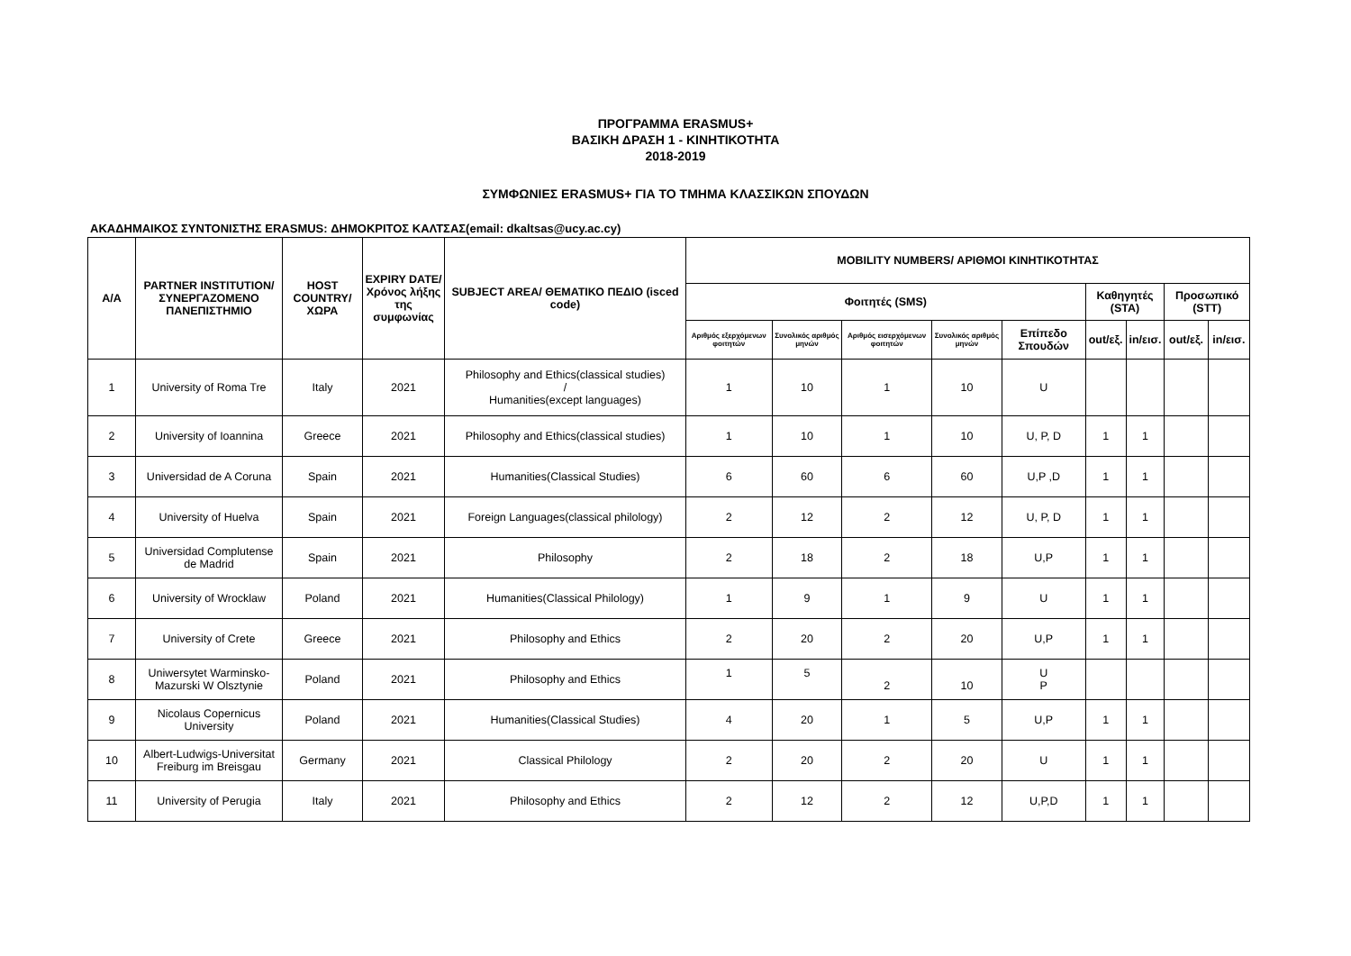ΠΡΟΓΡΑΜΜΑ ERASMUS+
ΒΑΣΙΚΗ ΔΡΑΣΗ 1 - ΚΙΝΗΤΙΚΟΤΗΤΑ
2018-2019
ΣΥΜΦΩΝΙΕΣ ERASMUS+ ΓΙΑ ΤΟ ΤΜΗΜΑ ΚΛΑΣΣΙΚΩΝ ΣΠΟΥΔΩΝ
ΑΚΑΔΗΜΑΙΚΟΣ ΣΥΝΤΟΝΙΣΤΗΣ ERASMUS: ΔΗΜΟΚΡΙΤΟΣ ΚΑΛΤΣΑΣ(email: dkaltsas@ucy.ac.cy)
| Α/Α | PARTNER INSTITUTION/ ΣΥΝΕΡΓΑΖΟΜΕΝΟ ΠΑΝΕΠΙΣΤΗΜΙΟ | HOST COUNTRY/ ΧΩΡΑ | EXPIRY DATE/ Χρόνος λήξης της συμφωνίας | SUBJECT AREA/ ΘΕΜΑΤΙΚΟ ΠΕΔΙΟ (isced code) | MOBILITY NUMBERS/ ΑΡΙΘΜΟΙ ΚΙΝΗΤΙΚΟΤΗΤΑΣ | | | | | | | | |
| --- | --- | --- | --- | --- | --- | --- | --- | --- | --- | --- | --- | --- | --- |
| | | | | | Φοιτητές (SMS) | | | | | Καθηγητές (STA) | | Προσωπικό (STT) | |
| | | | | | Αριθμός εξερχόμενων φοιτητών | Συνολικός αριθμός μηνών | Αριθμός εισερχόμενων φοιτητών | Συνολικός αριθμός μηνών | Επίπεδο Σπουδών | out/εξ. | in/εισ. | out/εξ. | in/εισ. |
| 1 | University of Roma Tre | Italy | 2021 | Philosophy and Ethics(classical studies) / Humanities(except languages) | 1 | 10 | 1 | 10 | U | | | | |
| 2 | University of Ioannina | Greece | 2021 | Philosophy and Ethics(classical studies) | 1 | 10 | 1 | 10 | U, P, D | 1 | 1 | | |
| 3 | Universidad de A Coruna | Spain | 2021 | Humanities(Classical Studies) | 6 | 60 | 6 | 60 | U,P ,D | 1 | 1 | | |
| 4 | University of Huelva | Spain | 2021 | Foreign Languages(classical philology) | 2 | 12 | 2 | 12 | U, P, D | 1 | 1 | | |
| 5 | Universidad Complutense de Madrid | Spain | 2021 | Philosophy | 2 | 18 | 2 | 18 | U,P | 1 | 1 | | |
| 6 | University of Wrocklaw | Poland | 2021 | Humanities(Classical Philology) | 1 | 9 | 1 | 9 | U | 1 | 1 | | |
| 7 | University of Crete | Greece | 2021 | Philosophy and Ethics | 2 | 20 | 2 | 20 | U,P | 1 | 1 | | |
| 8 | Uniwersytet Warminsko-Mazurski W Olsztynie | Poland | 2021 | Philosophy and Ethics | 1 | 5 | 2 | 10 | U P | | | | |
| 9 | Nicolaus Copernicus University | Poland | 2021 | Humanities(Classical Studies) | 4 | 20 | 1 | 5 | U,P | 1 | 1 | | |
| 10 | Albert-Ludwigs-Universitat Freiburg im Breisgau | Germany | 2021 | Classical Philology | 2 | 20 | 2 | 20 | U | 1 | 1 | | |
| 11 | University of Perugia | Italy | 2021 | Philosophy and Ethics | 2 | 12 | 2 | 12 | U,P,D | 1 | 1 | | |